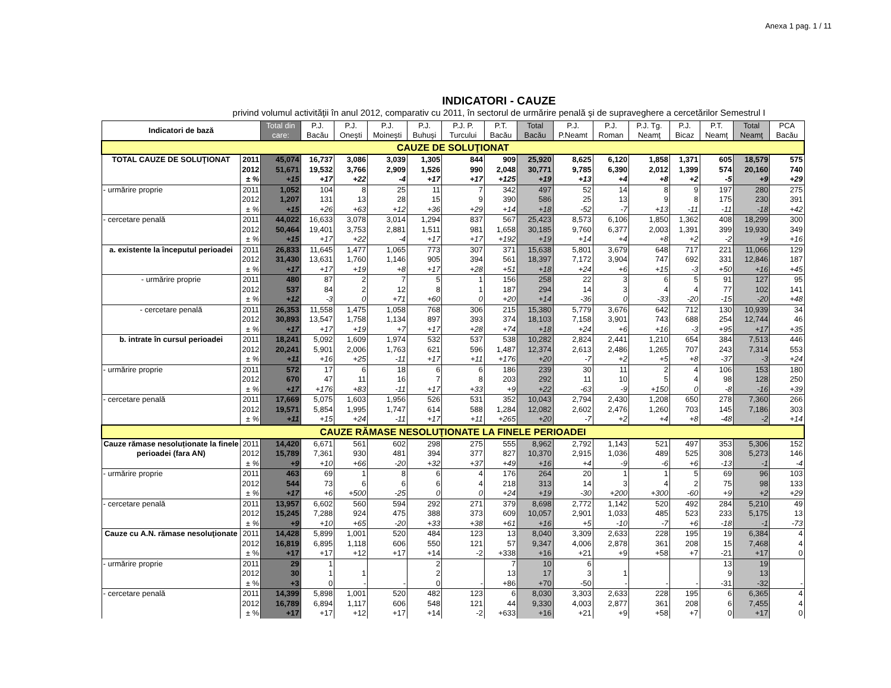Anexa 1 pag. 1 / 11
INDICATORI - CAUZE
privind volumul activităţii în anul 2012, comparativ cu 2011, în sectorul de urmărire penală şi de supraveghere a cercetărilor Semestrul I
| Indicatori de bază | | Total din care: | P.J. Bacău | P.J. Oneşti | P.J. Moineşti | P.J. Buhuşi | P.J. P. Turcului | P.T. Bacău | Total Bacău | P.J. P.Neamt | P.J. Roman | P.J. Tg. Neamţ | P.J. Bicaz | P.T. Neamţ | Total Neamţ | PCA Bacău |
| --- | --- | --- | --- | --- | --- | --- | --- | --- | --- | --- | --- | --- | --- | --- | --- | --- |
| CAUZE DE SOLUŢIONAT | | | | | | | | | | | | | | | | |
| TOTAL CAUZE DE SOLUŢIONAT | 2011 | 45,074 | 16,737 | 3,086 | 3,039 | 1,305 | 844 | 909 | 25,920 | 8,625 | 6,120 | 1,858 | 1,371 | 605 | 18,579 | 575 |
| | 2012 | 51,671 | 19,532 | 3,766 | 2,909 | 1,526 | 990 | 2,048 | 30,771 | 9,785 | 6,390 | 2,012 | 1,399 | 574 | 20,160 | 740 |
| | ± % | +15 | +17 | +22 | -4 | +17 | +17 | +125 | +19 | +13 | +4 | +8 | +2 | -5 | +9 | +29 |
| - urmărire proprie | 2011 | 1,052 | 104 | 8 | 25 | 11 | 7 | 342 | 497 | 52 | 14 | 8 | 9 | 197 | 280 | 275 |
| | 2012 | 1,207 | 131 | 13 | 28 | 15 | 9 | 390 | 586 | 25 | 13 | 9 | 8 | 175 | 230 | 391 |
| | ± % | +15 | +26 | +63 | +12 | +36 | +29 | +14 | +18 | -52 | -7 | +13 | -11 | -11 | -18 | +42 |
| - cercetare penală | 2011 | 44,022 | 16,633 | 3,078 | 3,014 | 1,294 | 837 | 567 | 25,423 | 8,573 | 6,106 | 1,850 | 1,362 | 408 | 18,299 | 300 |
| | 2012 | 50,464 | 19,401 | 3,753 | 2,881 | 1,511 | 981 | 1,658 | 30,185 | 9,760 | 6,377 | 2,003 | 1,391 | 399 | 19,930 | 349 |
| | ± % | +15 | +17 | +22 | -4 | +17 | +17 | +192 | +19 | +14 | +4 | +8 | +2 | -2 | +9 | +16 |
| a. existente la începutul perioadei | 2011 | 26,833 | 11,645 | 1,477 | 1,065 | 773 | 307 | 371 | 15,638 | 5,801 | 3,679 | 648 | 717 | 221 | 11,066 | 129 |
| | 2012 | 31,430 | 13,631 | 1,760 | 1,146 | 905 | 394 | 561 | 18,397 | 7,172 | 3,904 | 747 | 692 | 331 | 12,846 | 187 |
| | ± % | +17 | +17 | +19 | +8 | +17 | +28 | +51 | +18 | +24 | +6 | +15 | -3 | +50 | +16 | +45 |
| - urmărire proprie | 2011 | 480 | 87 | 2 | 7 | 5 | 1 | 156 | 258 | 22 | 3 | 6 | 5 | 91 | 127 | 95 |
| | 2012 | 537 | 84 | 2 | 12 | 8 | 1 | 187 | 294 | 14 | 3 | 4 | 4 | 77 | 102 | 141 |
| | ± % | +12 | -3 | 0 | +71 | +60 | 0 | +20 | +14 | -36 | 0 | -33 | -20 | -15 | -20 | +48 |
| - cercetare penală | 2011 | 26,353 | 11,558 | 1,475 | 1,058 | 768 | 306 | 215 | 15,380 | 5,779 | 3,676 | 642 | 712 | 130 | 10,939 | 34 |
| | 2012 | 30,893 | 13,547 | 1,758 | 1,134 | 897 | 393 | 374 | 18,103 | 7,158 | 3,901 | 743 | 688 | 254 | 12,744 | 46 |
| | ± % | +17 | +17 | +19 | +7 | +17 | +28 | +74 | +18 | +24 | +6 | +16 | -3 | +95 | +17 | +35 |
| b. intrate în cursul perioadei | 2011 | 18,241 | 5,092 | 1,609 | 1,974 | 532 | 537 | 538 | 10,282 | 2,824 | 2,441 | 1,210 | 654 | 384 | 7,513 | 446 |
| | 2012 | 20,241 | 5,901 | 2,006 | 1,763 | 621 | 596 | 1,487 | 12,374 | 2,613 | 2,486 | 1,265 | 707 | 243 | 7,314 | 553 |
| | ± % | +11 | +16 | +25 | -11 | +17 | +11 | +176 | +20 | -7 | +2 | +5 | +8 | -37 | -3 | +24 |
| - urmărire proprie | 2011 | 572 | 17 | 6 | 18 | 6 | 6 | 186 | 239 | 30 | 11 | 2 | 4 | 106 | 153 | 180 |
| | 2012 | 670 | 47 | 11 | 16 | 7 | 8 | 203 | 292 | 11 | 10 | 5 | 4 | 98 | 128 | 250 |
| | ± % | +17 | +176 | +83 | -11 | +17 | +33 | +9 | +22 | -63 | -9 | +150 | 0 | -8 | -16 | +39 |
| - cercetare penală | 2011 | 17,669 | 5,075 | 1,603 | 1,956 | 526 | 531 | 352 | 10,043 | 2,794 | 2,430 | 1,208 | 650 | 278 | 7,360 | 266 |
| | 2012 | 19,571 | 5,854 | 1,995 | 1,747 | 614 | 588 | 1,284 | 12,082 | 2,602 | 2,476 | 1,260 | 703 | 145 | 7,186 | 303 |
| | ± % | +11 | +15 | +24 | -11 | +17 | +11 | +265 | +20 | -7 | +2 | +4 | +8 | -48 | -2 | +14 |
| CAUZE RĂMASE NESOLUŢIONATE LA FINELE PERIOADEI | | | | | | | | | | | | | | | | |
| Cauze rămase nesoluționate la finele perioadei (fara AN) | 2011 | 14,420 | 6,671 | 561 | 602 | 298 | 275 | 555 | 8,962 | 2,792 | 1,143 | 521 | 497 | 353 | 5,306 | 152 |
| | 2012 | 15,789 | 7,361 | 930 | 481 | 394 | 377 | 827 | 10,370 | 2,915 | 1,036 | 489 | 525 | 308 | 5,273 | 146 |
| | ± % | +9 | +10 | +66 | -20 | +32 | +37 | +49 | +16 | +4 | -9 | -6 | +6 | -13 | -1 | -4 |
| - urmărire proprie | 2011 | 463 | 69 | 1 | 8 | 6 | 4 | 176 | 264 | 20 | 1 | 1 | 5 | 69 | 96 | 103 |
| | 2012 | 544 | 73 | 6 | 6 | 6 | 4 | 218 | 313 | 14 | 3 | 4 | 2 | 75 | 98 | 133 |
| | ± % | +17 | +6 | +500 | -25 | 0 | 0 | +24 | +19 | -30 | +200 | +300 | -60 | +9 | +2 | +29 |
| - cercetare penală | 2011 | 13,957 | 6,602 | 560 | 594 | 292 | 271 | 379 | 8,698 | 2,772 | 1,142 | 520 | 492 | 284 | 5,210 | 49 |
| | 2012 | 15,245 | 7,288 | 924 | 475 | 388 | 373 | 609 | 10,057 | 2,901 | 1,033 | 485 | 523 | 233 | 5,175 | 13 |
| | ± % | +9 | +10 | +65 | -20 | +33 | +38 | +61 | +16 | +5 | -10 | -7 | +6 | -18 | -1 | -73 |
| Cauze cu A.N. rămase nesoluţionate | 2011 | 14,428 | 5,899 | 1,001 | 520 | 484 | 123 | 13 | 8,040 | 3,309 | 2,633 | 228 | 195 | 19 | 6,384 | 4 |
| | 2012 | 16,819 | 6,895 | 1,118 | 606 | 550 | 121 | 57 | 9,347 | 4,006 | 2,878 | 361 | 208 | 15 | 7,468 | 4 |
| | ± % | +17 | +17 | +12 | +17 | +14 | -2 | +338 | +16 | +21 | +9 | +58 | +7 | -21 | +17 | 0 |
| - urmărire proprie | 2011 | 29 | 1 | | | 2 | | 7 | 10 | 6 | | | | 13 | 19 | |
| | 2012 | 30 | 1 | 1 | | 2 | | 13 | 17 | 3 | 1 | | | 9 | 13 | |
| | ± % | +3 | 0 | - | - | 0 | - | +86 | +70 | -50 | - | - | - | -31 | -32 | - |
| - cercetare penală | 2011 | 14,399 | 5,898 | 1,001 | 520 | 482 | 123 | 6 | 8,030 | 3,303 | 2,633 | 228 | 195 | 6 | 6,365 | 4 |
| | 2012 | 16,789 | 6,894 | 1,117 | 606 | 548 | 121 | 44 | 9,330 | 4,003 | 2,877 | 361 | 208 | 6 | 7,455 | 4 |
| | ± % | +17 | +17 | +12 | +17 | +14 | -2 | +633 | +16 | +21 | +9 | +58 | +7 | 0 | +17 | 0 |